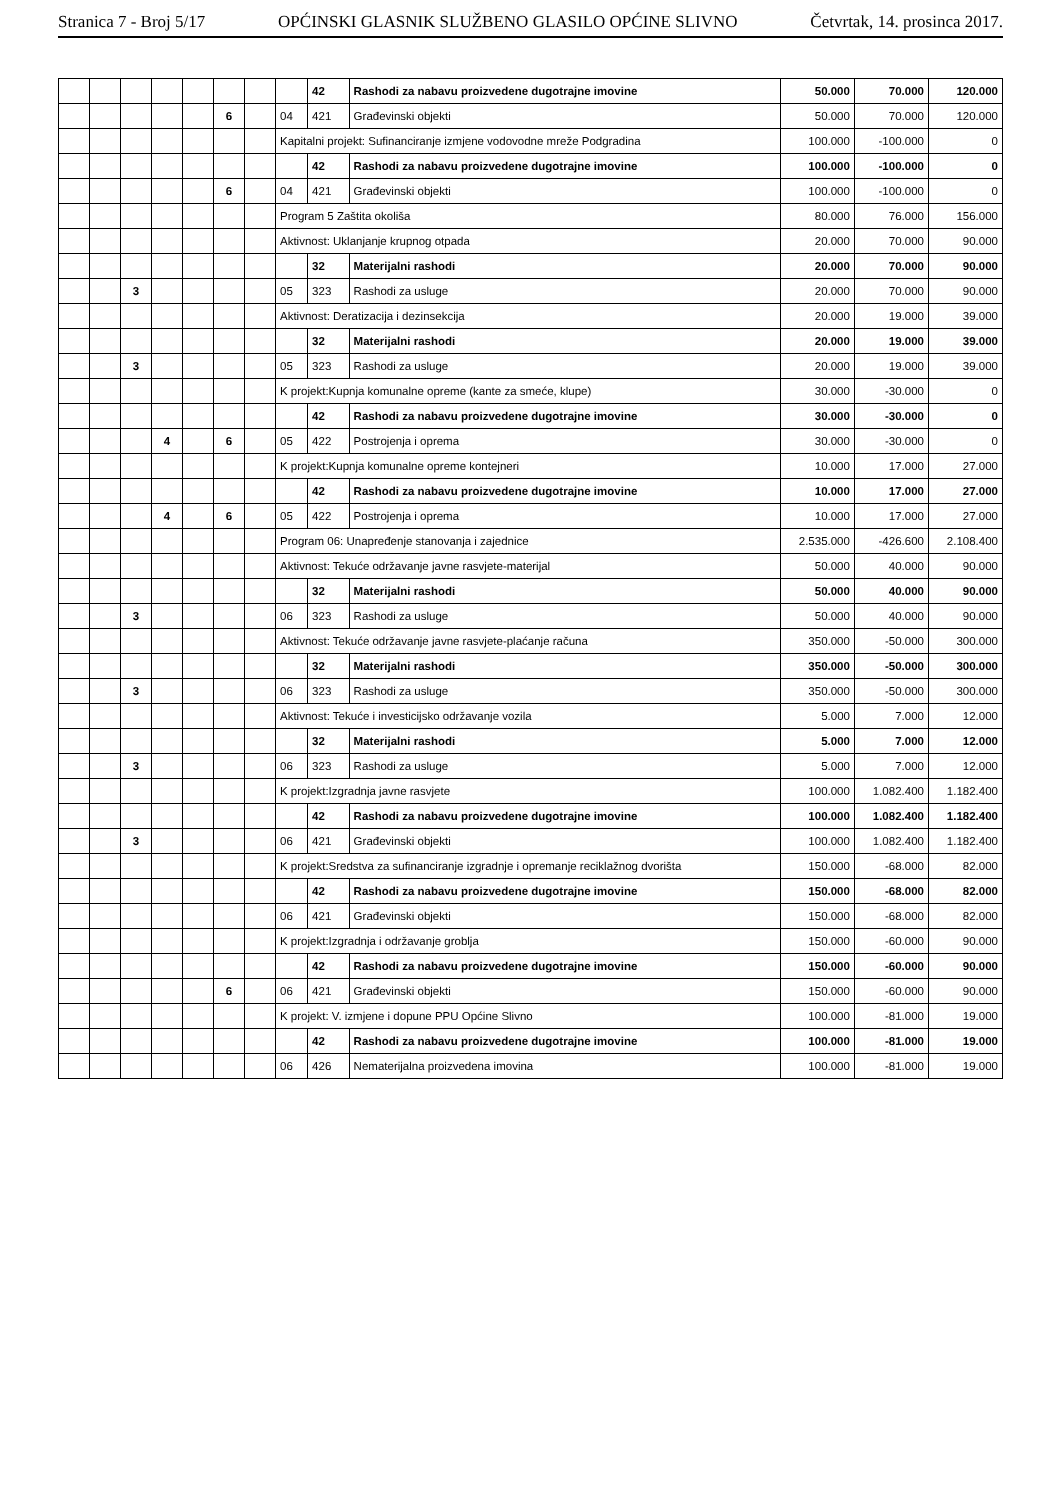Stranica 7 - Broj 5/17 OPĆINSKI GLASNIK SLUŽBENO GLASILO OPĆINE SLIVNO Četvrtak, 14. prosinca 2017.
| | | | | | | | | 42 | Rashodi za nabavu proizvedene dugotrajne imovine | 50.000 | 70.000 | 120.000 |
| | | | | | 6 | | 04 | 421 | Građevinski objekti | 50.000 | 70.000 | 120.000 |
| | | | | | | | Kapitalni projekt: Sufinanciranje izmjene vodovodne mreže Podgradina | | | 100.000 | -100.000 | 0 |
| | | | | | | | | 42 | Rashodi za nabavu proizvedene dugotrajne imovine | 100.000 | -100.000 | 0 |
| | | | | | 6 | | 04 | 421 | Građevinski objekti | 100.000 | -100.000 | 0 |
| | | | | | | | Program 5 Zaštita okoliša | | | 80.000 | 76.000 | 156.000 |
| | | | | | | | Aktivnost: Uklanjanje krupnog otpada | | | 20.000 | 70.000 | 90.000 |
| | | | | | | | | 32 | Materijalni rashodi | 20.000 | 70.000 | 90.000 |
| | | 3 | | | | | 05 | 323 | Rashodi za usluge | 20.000 | 70.000 | 90.000 |
| | | | | | | | Aktivnost: Deratizacija i dezinsekcija | | | 20.000 | 19.000 | 39.000 |
| | | | | | | | | 32 | Materijalni rashodi | 20.000 | 19.000 | 39.000 |
| | | 3 | | | | | 05 | 323 | Rashodi za usluge | 20.000 | 19.000 | 39.000 |
| | | | | | | | K projekt:Kupnja komunalne opreme (kante za smeće, klupe) | | | 30.000 | -30.000 | 0 |
| | | | | | | | | 42 | Rashodi za nabavu proizvedene dugotrajne imovine | 30.000 | -30.000 | 0 |
| | | | 4 | | 6 | | 05 | 422 | Postrojenja i oprema | 30.000 | -30.000 | 0 |
| | | | | | | | K projekt:Kupnja komunalne opreme kontejneri | | | 10.000 | 17.000 | 27.000 |
| | | | | | | | | 42 | Rashodi za nabavu proizvedene dugotrajne imovine | 10.000 | 17.000 | 27.000 |
| | | | 4 | | 6 | | 05 | 422 | Postrojenja i oprema | 10.000 | 17.000 | 27.000 |
| | | | | | | | Program 06: Unapređenje stanovanja i zajednice | | | 2.535.000 | -426.600 | 2.108.400 |
| | | | | | | | Aktivnost: Tekuće održavanje javne rasvjete-materijal | | | 50.000 | 40.000 | 90.000 |
| | | | | | | | | 32 | Materijalni rashodi | 50.000 | 40.000 | 90.000 |
| | | 3 | | | | | 06 | 323 | Rashodi za usluge | 50.000 | 40.000 | 90.000 |
| | | | | | | | Aktivnost: Tekuće održavanje javne rasvjete-plaćanje računa | | | 350.000 | -50.000 | 300.000 |
| | | | | | | | | 32 | Materijalni rashodi | 350.000 | -50.000 | 300.000 |
| | | 3 | | | | | 06 | 323 | Rashodi za usluge | 350.000 | -50.000 | 300.000 |
| | | | | | | | Aktivnost: Tekuće i investicijsko održavanje vozila | | | 5.000 | 7.000 | 12.000 |
| | | | | | | | | 32 | Materijalni rashodi | 5.000 | 7.000 | 12.000 |
| | | 3 | | | | | 06 | 323 | Rashodi za usluge | 5.000 | 7.000 | 12.000 |
| | | | | | | | K projekt:Izgradnja javne rasvjete | | | 100.000 | 1.082.400 | 1.182.400 |
| | | | | | | | | 42 | Rashodi za nabavu proizvedene dugotrajne imovine | 100.000 | 1.082.400 | 1.182.400 |
| | | 3 | | | | | 06 | 421 | Građevinski objekti | 100.000 | 1.082.400 | 1.182.400 |
| | | | | | | | K projekt:Sredstva za sufinanciranje izgradnje i opremanje reciklažnog dvorišta | | | 150.000 | -68.000 | 82.000 |
| | | | | | | | | 42 | Rashodi za nabavu proizvedene dugotrajne imovine | 150.000 | -68.000 | 82.000 |
| | | | | | | | 06 | 421 | Građevinski objekti | 150.000 | -68.000 | 82.000 |
| | | | | | | | K projekt:Izgradnja i održavanje groblja | | | 150.000 | -60.000 | 90.000 |
| | | | | | | | | 42 | Rashodi za nabavu proizvedene dugotrajne imovine | 150.000 | -60.000 | 90.000 |
| | | | | | 6 | | 06 | 421 | Građevinski objekti | 150.000 | -60.000 | 90.000 |
| | | | | | | | K projekt: V. izmjene i dopune PPU Općine Slivno | | | 100.000 | -81.000 | 19.000 |
| | | | | | | | | 42 | Rashodi za nabavu proizvedene dugotrajne imovine | 100.000 | -81.000 | 19.000 |
| | | | | | | | 06 | 426 | Nematerijalna proizvedena imovina | 100.000 | -81.000 | 19.000 |